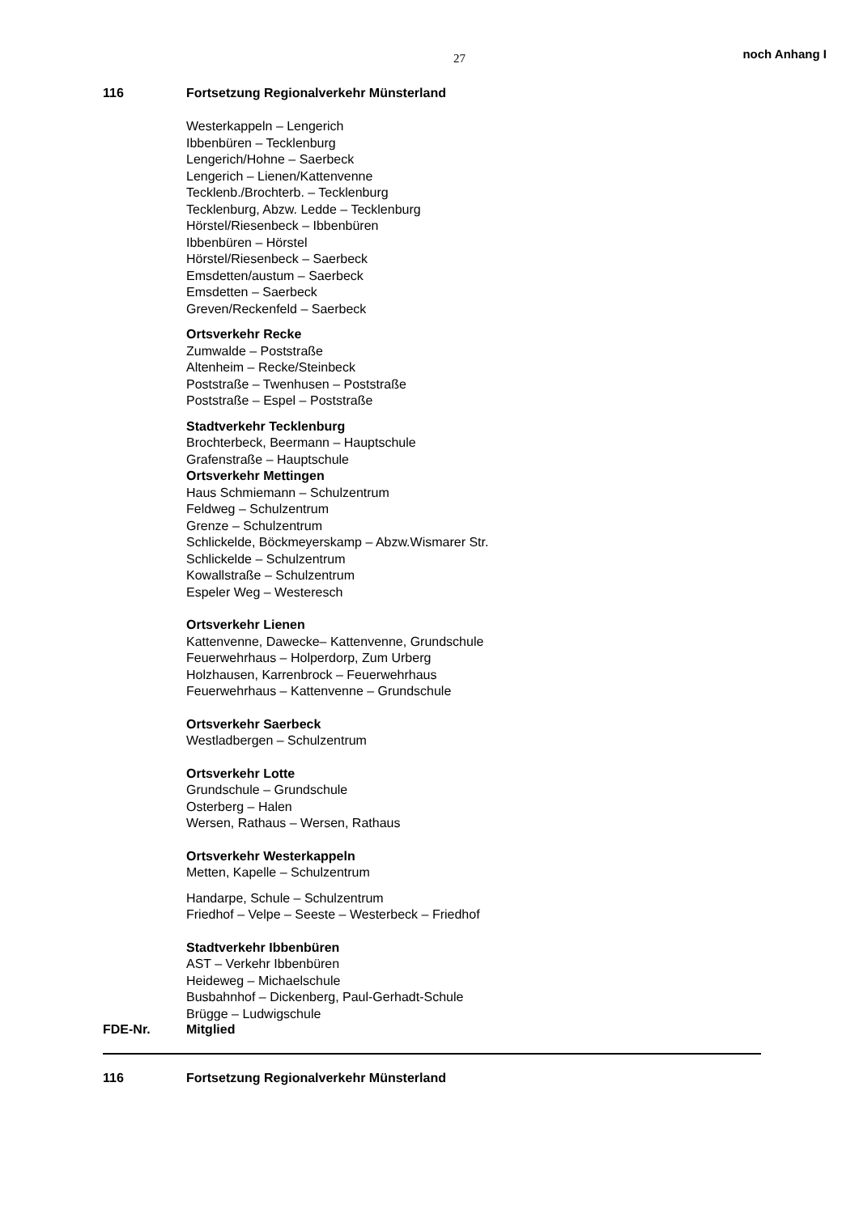27 noch Anhang I
116 Fortsetzung Regionalverkehr Münsterland
Westerkappeln – Lengerich
Ibbenbüren – Tecklenburg
Lengerich/Hohne – Saerbeck
Lengerich – Lienen/Kattenvenne
Tecklenb./Brochterb. – Tecklenburg
Tecklenburg, Abzw. Ledde – Tecklenburg
Hörstel/Riesenbeck – Ibbenbüren
Ibbenbüren – Hörstel
Hörstel/Riesenbeck – Saerbeck
Emsdetten/austum – Saerbeck
Emsdetten – Saerbeck
Greven/Reckenfeld – Saerbeck
Ortsverkehr Recke
Zumwalde – Poststraße
Altenheim – Recke/Steinbeck
Poststraße – Twenhusen – Poststraße
Poststraße – Espel – Poststraße
Stadtverkehr Tecklenburg
Brochterbeck, Beermann – Hauptschule
Grafenstraße – Hauptschule
Ortsverkehr Mettingen
Haus Schmiemann – Schulzentrum
Feldweg – Schulzentrum
Grenze – Schulzentrum
Schlickelde, Böckmeyerskamp – Abzw.Wismarer Str.
Schlickelde – Schulzentrum
Kowallstraße – Schulzentrum
Espeler Weg – Westeresch
Ortsverkehr Lienen
Kattenvenne, Dawecke– Kattenvenne, Grundschule
Feuerwehrhaus – Holperdorp, Zum Urberg
Holzhausen, Karrenbrock – Feuerwehrhaus
Feuerwehrhaus – Kattenvenne – Grundschule
Ortsverkehr Saerbeck
Westladbergen – Schulzentrum
Ortsverkehr Lotte
Grundschule – Grundschule
Osterberg – Halen
Wersen, Rathaus – Wersen, Rathaus
Ortsverkehr Westerkappeln
Metten, Kapelle – Schulzentrum
Handarpe, Schule – Schulzentrum
Friedhof – Velpe – Seeste – Westerbeck – Friedhof
Stadtverkehr Ibbenbüren
AST – Verkehr Ibbenbüren
Heideweg – Michaelschule
Busbahnhof – Dickenberg, Paul-Gerhadt-Schule
Brügge – Ludwigschule
FDE-Nr. Mitglied
116 Fortsetzung Regionalverkehr Münsterland